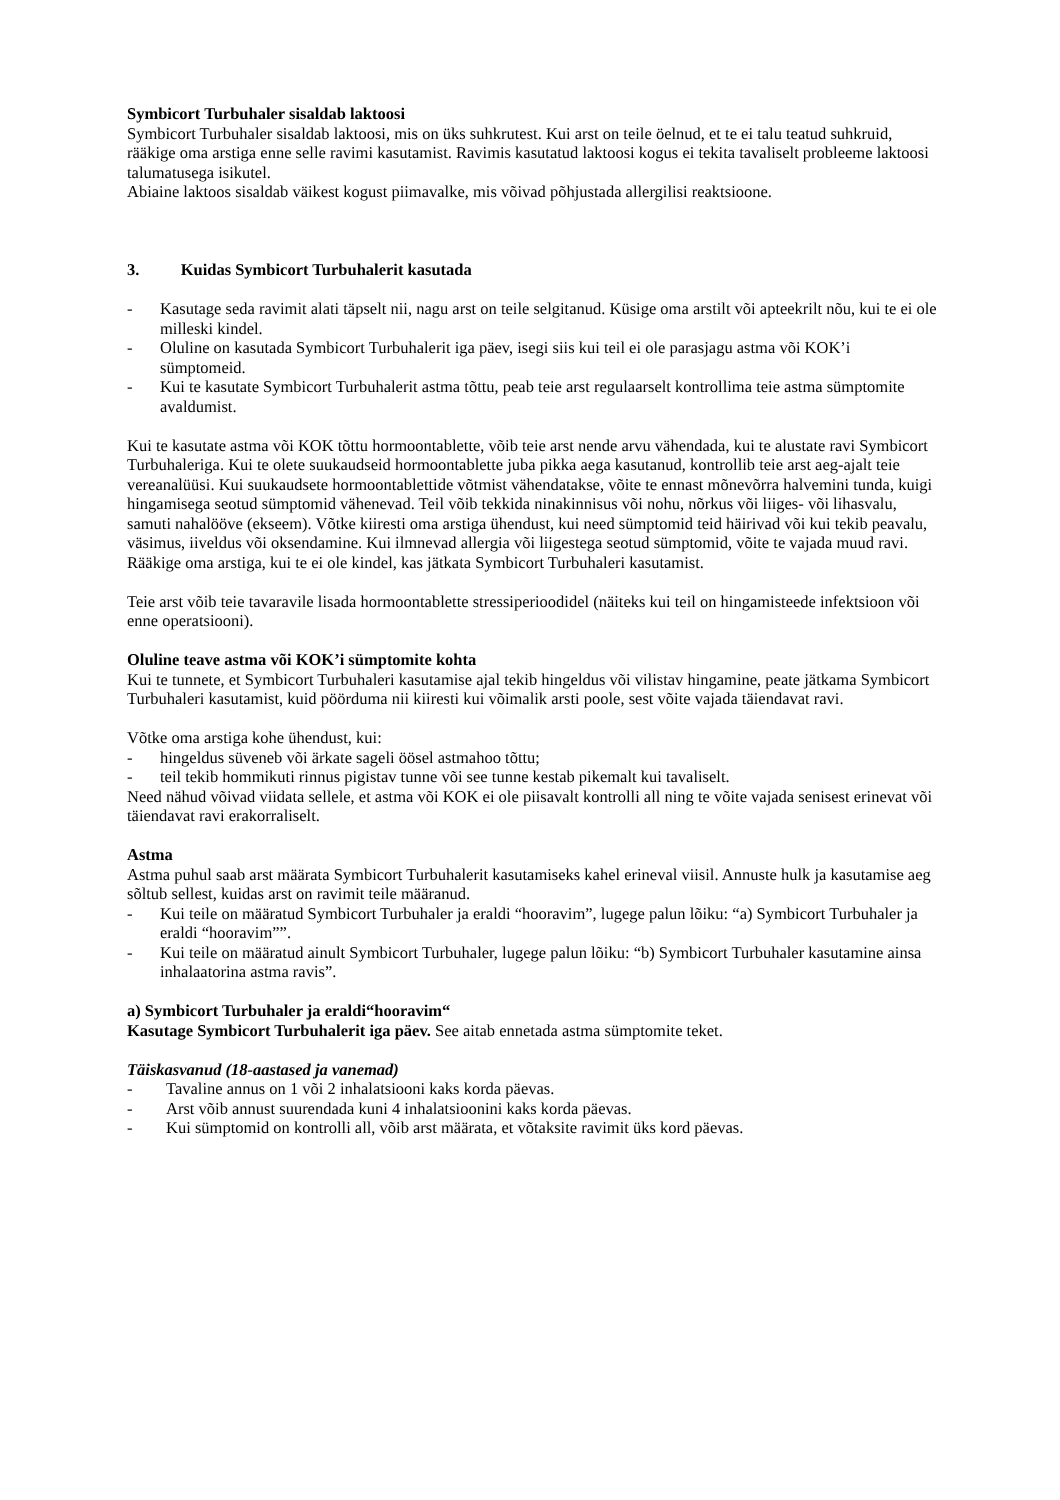Symbicort Turbuhaler sisaldab laktoosi
Symbicort Turbuhaler sisaldab laktoosi, mis on üks suhkrutest. Kui arst on teile öelnud, et te ei talu teatud suhkruid, rääkige oma arstiga enne selle ravimi kasutamist. Ravimis kasutatud laktoosi kogus ei tekita tavaliselt probleeme laktoosi talumatusega isikutel.
Abiaine laktoos sisaldab väikest kogust piimavalke, mis võivad põhjustada allergilisi reaktsioone.
3. Kuidas Symbicort Turbuhalerit kasutada
- Kasutage seda ravimit alati täpselt nii, nagu arst on teile selgitanud. Küsige oma arstilt või apteekrilt nõu, kui te ei ole milleski kindel.
- Oluline on kasutada Symbicort Turbuhalerit iga päev, isegi siis kui teil ei ole parasjagu astma või KOK’i sümptomeid.
- Kui te kasutate Symbicort Turbuhalerit astma tõttu, peab teie arst regulaarselt kontrollima teie astma sümptomite avaldumist.
Kui te kasutate astma või KOK tõttu hormoontablette, võib teie arst nende arvu vähendada, kui te alustate ravi Symbicort Turbuhaleriga. Kui te olete suukaudseid hormoontablette juba pikka aega kasutanud, kontrollib teie arst aeg-ajalt teie vereanalüüsi. Kui suukaudsete hormoontablettide võtmist vähendatakse, võite te ennast mõnevõrra halvemini tunda, kuigi hingamisega seotud sümptomid vähenevad. Teil võib tekkida ninakinnisus või nohu, nõrkus või liiges- või lihasvalu, samuti nahalööve (ekseem). Võtke kiiresti oma arstiga ühendust, kui need sümptomid teid häirivad või kui tekib peavalu, väsimus, iiveldus või oksendamine. Kui ilmnevad allergia või liigestega seotud sümptomid, võite te vajada muud ravi. Rääkige oma arstiga, kui te ei ole kindel, kas jätkata Symbicort Turbuhaleri kasutamist.
Teie arst võib teie tavaravile lisada hormoontablette stressiperioodidel (näiteks kui teil on hingamisteede infektsioon või enne operatsiooni).
Oluline teave astma või KOK’i sümptomite kohta
Kui te tunnete, et Symbicort Turbuhaleri kasutamise ajal tekib hingeldus või vilistav hingamine, peate jätkama Symbicort Turbuhaleri kasutamist, kuid pöörduma nii kiiresti kui võimalik arsti poole, sest võite vajada täiendavat ravi.
Võtke oma arstiga kohe ühendust, kui:
- hingeldus süveneb või ärkate sageli öösel astmahoo tõttu;
- teil tekib hommikuti rinnus pigistav tunne või see tunne kestab pikemalt kui tavaliselt.
Need nähud võivad viidata sellele, et astma või KOK ei ole piisavalt kontrolli all ning te võite vajada senisest erinevat või täiendavat ravi erakorraliselt.
Astma
Astma puhul saab arst määrata Symbicort Turbuhalerit kasutamiseks kahel erineval viisil. Annuste hulk ja kasutamise aeg sõltub sellest, kuidas arst on ravimit teile määranud.
- Kui teile on määratud Symbicort Turbuhaler ja eraldi “hooravim”, lugege palun lõiku: “a) Symbicort Turbuhaler ja eraldi “hooravim””.
- Kui teile on määratud ainult Symbicort Turbuhaler, lugege palun lõiku: “b) Symbicort Turbuhaler kasutamine ainsa inhalaatorina astma ravis”.
a) Symbicort Turbuhaler ja eraldi“hooravim“
Kasutage Symbicort Turbuhalerit iga päev. See aitab ennetada astma sümptomite teket.
Täiskasvanud (18-aastased ja vanemad)
- Tavaline annus on 1 või 2 inhalatsiooni kaks korda päevas.
- Arst võib annust suurendada kuni 4 inhalatsioonini kaks korda päevas.
- Kui sümptomid on kontrolli all, võib arst määrata, et võtaksite ravimit üks kord päevas.